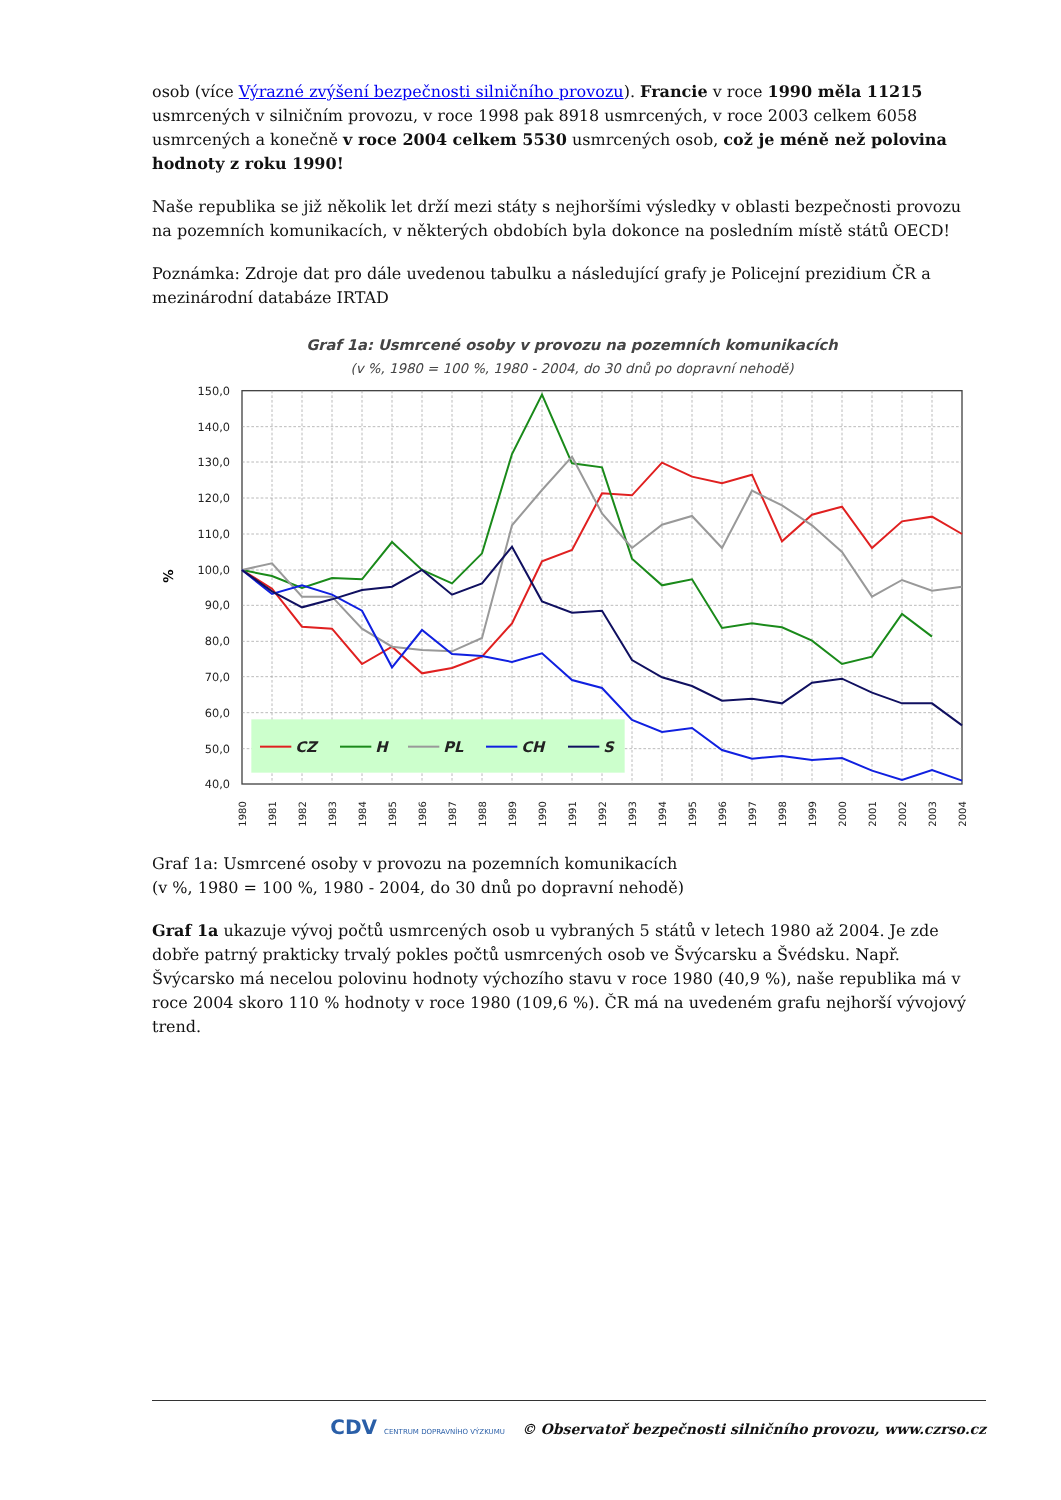osob (více Výrazné zvýšení bezpečnosti silničního provozu). Francie v roce 1990 měla 11215 usmrcených v silničním provozu, v roce 1998 pak 8918 usmrcených, v roce 2003 celkem 6058 usmrcených a konečně v roce 2004 celkem 5530 usmrcených osob, což je méně než polovina hodnoty z roku 1990!
Naše republika se již několik let drží mezi státy s nejhoršími výsledky v oblasti bezpečnosti provozu na pozemních komunikacích, v některých obdobích byla dokonce na posledním místě států OECD!
Poznámka: Zdroje dat pro dále uvedenou tabulku a následující grafy je Policejní prezidium ČR a mezinárodní databáze IRTAD
Graf 1a: Usmrcené osoby v provozu na pozemních komunikacích
(v %, 1980 = 100 %, 1980 - 2004, do 30 dnů po dopravní nehodě)
150,0
140,0
130,0
120,0
110,0
100,0
90,0
80,0
70,0
60,0
50,0
40,0
%
1980
1981
1982
1983
1984
1985
1986
1987
1988
1989
1990
1991
1992
1993
1994
1995
1996
1997
1998
1999
2000
2001
2002
2003
2004
CZ
H
PL
CH
S
Graf 1a: Usmrcené osoby v provozu na pozemních komunikacích
(v %, 1980 = 100 %, 1980 - 2004, do 30 dnů po dopravní nehodě)
Graf 1a ukazuje vývoj počtů usmrcených osob u vybraných 5 států v letech 1980 až 2004. Je zde dobře patrný prakticky trvalý pokles počtů usmrcených osob ve Švýcarsku a Švédsku. Např. Švýcarsko má necelou polovinu hodnoty výchozího stavu v roce 1980 (40,9 %), naše republika má v roce 2004 skoro 110 % hodnoty v roce 1980 (109,6 %). ČR má na uvedeném grafu nejhorší vývojový trend.
CDV CENTRUM DOPRAVNÍHO VÝZKUMU © Observatoř bezpečnosti silničního provozu, www.czrso.cz